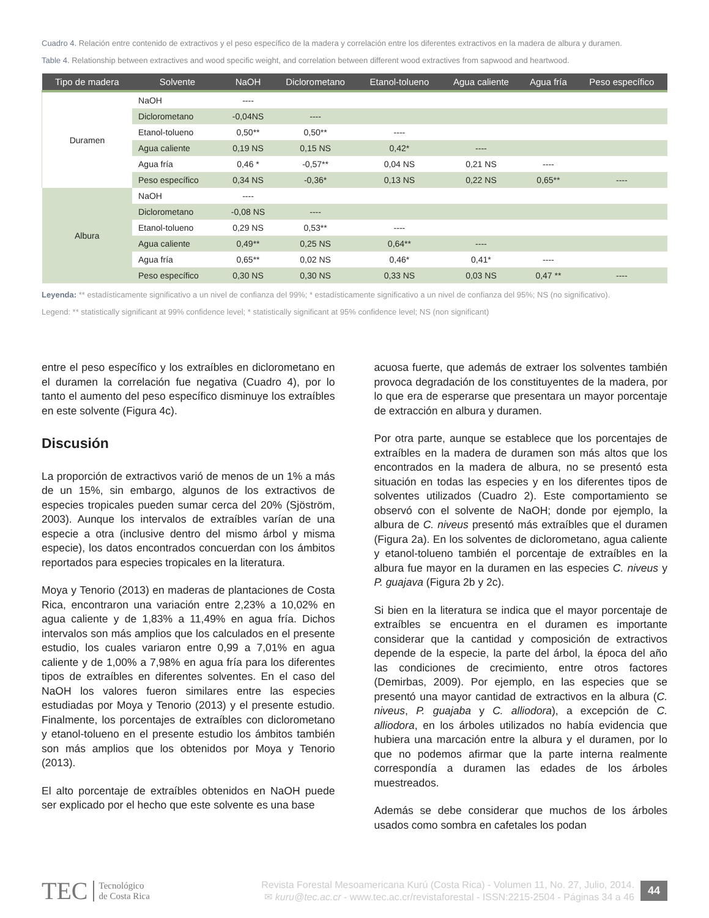Cuadro 4. Relación entre contenido de extractivos y el peso específico de la madera y correlación entre los diferentes extractivos en la madera de albura y duramen.
Table 4. Relationship between extractives and wood specific weight, and correlation between different wood extractives from sapwood and heartwood.
| Tipo de madera | Solvente | NaOH | Diclorometano | Etanol-tolueno | Agua caliente | Agua fría | Peso específico |
| --- | --- | --- | --- | --- | --- | --- | --- |
| Duramen | NaOH | ---- | | | | | |
| | Diclorometano | -0,04NS | ---- | | | | |
| | Etanol-tolueno | 0,50** | 0,50** | ---- | | | |
| | Agua caliente | 0,19 NS | 0,15 NS | 0,42* | ---- | | |
| | Agua fría | 0,46 * | -0,57** | 0,04 NS | 0,21 NS | ---- | |
| | Peso específico | 0,34 NS | -0,36* | 0,13 NS | 0,22 NS | 0,65** | ---- |
| Albura | NaOH | ---- | | | | | |
| | Diclorometano | -0,08 NS | ---- | | | | |
| | Etanol-tolueno | 0,29 NS | 0,53** | ---- | | | |
| | Agua caliente | 0,49** | 0,25 NS | 0,64** | ---- | | |
| | Agua fría | 0,65** | 0,02 NS | 0,46* | 0,41* | ---- | |
| | Peso específico | 0,30 NS | 0,30 NS | 0,33 NS | 0,03 NS | 0,47 ** | ---- |
Leyenda: ** estadísticamente significativo a un nivel de confianza del 99%; * estadísticamente significativo a un nivel de confianza del 95%; NS (no significativo).
Legend: ** statistically significant at 99% confidence level; * statistically significant at 95% confidence level; NS (non significant)
entre el peso específico y los extraíbles en diclorometano en el duramen la correlación fue negativa (Cuadro 4), por lo tanto el aumento del peso específico disminuye los extraíbles en este solvente (Figura 4c).
Discusión
La proporción de extractivos varió de menos de un 1% a más de un 15%, sin embargo, algunos de los extractivos de especies tropicales pueden sumar cerca del 20% (Sjöström, 2003). Aunque los intervalos de extraíbles varían de una especie a otra (inclusive dentro del mismo árbol y misma especie), los datos encontrados concuerdan con los ámbitos reportados para especies tropicales en la literatura.
Moya y Tenorio (2013) en maderas de plantaciones de Costa Rica, encontraron una variación entre 2,23% a 10,02% en agua caliente y de 1,83% a 11,49% en agua fría. Dichos intervalos son más amplios que los calculados en el presente estudio, los cuales variaron entre 0,99 a 7,01% en agua caliente y de 1,00% a 7,98% en agua fría para los diferentes tipos de extraíbles en diferentes solventes. En el caso del NaOH los valores fueron similares entre las especies estudiadas por Moya y Tenorio (2013) y el presente estudio. Finalmente, los porcentajes de extraíbles con diclorometano y etanol-tolueno en el presente estudio los ámbitos también son más amplios que los obtenidos por Moya y Tenorio (2013).
El alto porcentaje de extraíbles obtenidos en NaOH puede ser explicado por el hecho que este solvente es una base
acuosa fuerte, que además de extraer los solventes también provoca degradación de los constituyentes de la madera, por lo que era de esperarse que presentara un mayor porcentaje de extracción en albura y duramen.
Por otra parte, aunque se establece que los porcentajes de extraíbles en la madera de duramen son más altos que los encontrados en la madera de albura, no se presentó esta situación en todas las especies y en los diferentes tipos de solventes utilizados (Cuadro 2). Este comportamiento se observó con el solvente de NaOH; donde por ejemplo, la albura de C. niveus presentó más extraíbles que el duramen (Figura 2a). En los solventes de diclorometano, agua caliente y etanol-tolueno también el porcentaje de extraíbles en la albura fue mayor en la duramen en las especies C. niveus y P. guajava (Figura 2b y 2c).
Si bien en la literatura se indica que el mayor porcentaje de extraíbles se encuentra en el duramen es importante considerar que la cantidad y composición de extractivos depende de la especie, la parte del árbol, la época del año las condiciones de crecimiento, entre otros factores (Demirbas, 2009). Por ejemplo, en las especies que se presentó una mayor cantidad de extractivos en la albura (C. niveus, P. guajaba y C. alliodora), a excepción de C. alliodora, en los árboles utilizados no había evidencia que hubiera una marcación entre la albura y el duramen, por lo que no podemos afirmar que la parte interna realmente correspondía a duramen las edades de los árboles muestreados.
Además se debe considerar que muchos de los árboles usados como sombra en cafetales los podan
TEC Tecnológico
de Costa Rica
Revista Forestal Mesoamericana Kurú (Costa Rica) - Volumen 11, No. 27, Julio, 2014.
✉ kuru@tec.ac.cr - www.tec.ac.cr/revistaforestal - ISSN:2215-2504 - Páginas 34 a 46
44